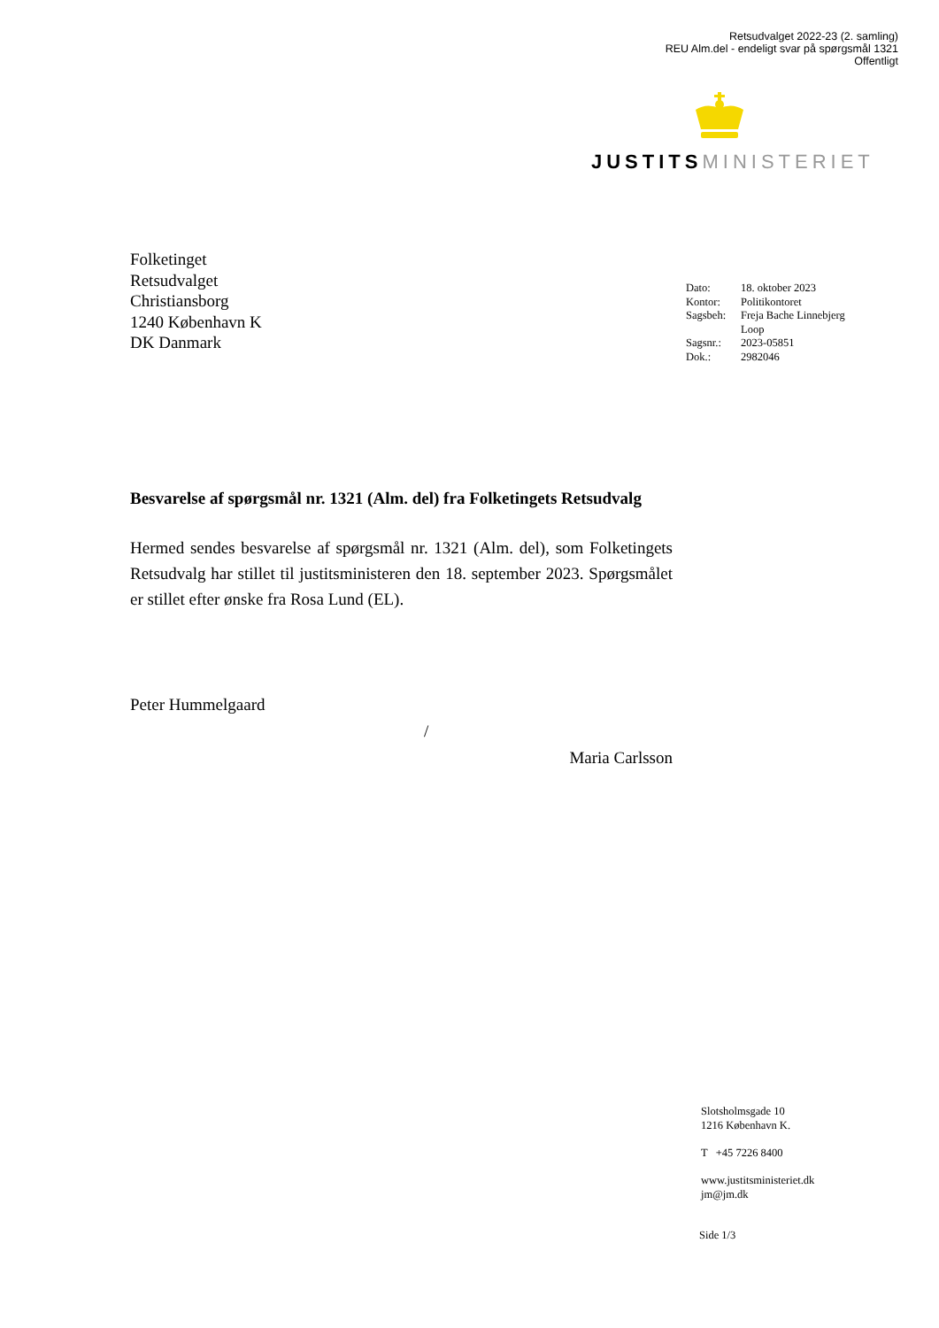Retsudvalget 2022-23 (2. samling)
REU Alm.del - endeligt svar på spørgsmål 1321
Offentligt
JUSTITS MINISTERIET
Folketinget
Retsudvalget
Christiansborg
1240 København K
DK Danmark
| Dato: | 18. oktober 2023 |
| Kontor: | Politikontoret |
| Sagsbeh: | Freja Bache Linnebjerg Loop |
| Sagsnr.: | 2023-05851 |
| Dok.: | 2982046 |
Besvarelse af spørgsmål nr. 1321 (Alm. del) fra Folketingets Retsudvalg
Hermed sendes besvarelse af spørgsmål nr. 1321 (Alm. del), som Folketingets Retsudvalg har stillet til justitsministeren den 18. september 2023. Spørgsmålet er stillet efter ønske fra Rosa Lund (EL).
Peter Hummelgaard
/
Maria Carlsson
Slotsholmsgade 10
1216 København K.
T +45 7226 8400
www.justitsministeriet.dk
jm@jm.dk
Side 1/3